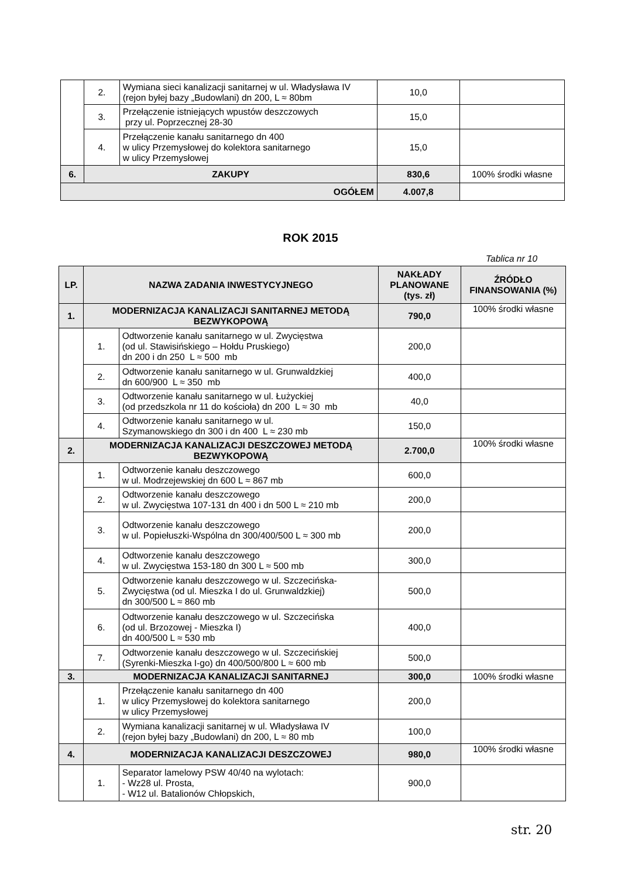| | 2. | Wymiana sieci kanalizacji sanitarnej w ul. Władysława IV (rejon byłej bazy „Budowlani) dn 200, L ≈ 80bm | 10,0 | |
| | 3. | Przełączenie istniejących wpustów deszczowych przy ul. Poprzecznej 28-30 | 15,0 | |
| | 4. | Przełączenie kanału sanitarnego dn 400 w ulicy Przemysłowej do kolektora sanitarnego w ulicy Przemysłowej | 15,0 | |
| 6. | ZAKUPY | | 830,6 | 100% środki własne |
| OGÓŁEM | | | 4.007,8 | |
ROK 2015
Tablica nr 10
| LP. | NAZWA ZADANIA INWESTYCYJNEGO | | NAKŁADY PLANOWANE (tys. zł) | ŹRÓDŁO FINANSOWANIA (%) |
| --- | --- | --- | --- | --- |
| 1. | MODERNIZACJA KANALIZACJI SANITARNEJ METODĄ BEZWYKOPOWĄ | | 790,0 | 100% środki własne |
| | 1. | Odtworzenie kanału sanitarnego w ul. Zwycięstwa (od ul. Stawisińskiego – Hołdu Pruskiego) dn 200 i dn 250 L ≈ 500 mb | 200,0 | |
| | 2. | Odtworzenie kanału sanitarnego w ul. Grunwaldzkiej dn 600/900 L ≈ 350 mb | 400,0 | |
| | 3. | Odtworzenie kanału sanitarnego w ul. Łużyckiej (od przedszkola nr 11 do kościoła) dn 200 L ≈ 30 mb | 40,0 | |
| | 4. | Odtworzenie kanału sanitarnego w ul. Szymanowskiego dn 300 i dn 400 L ≈ 230 mb | 150,0 | |
| 2. | MODERNIZACJA KANALIZACJI DESZCZOWEJ METODĄ BEZWYKOPOWĄ | | 2.700,0 | 100% środki własne |
| | 1. | Odtworzenie kanału deszczowego w ul. Modrzejewskiej dn 600 L ≈ 867 mb | 600,0 | |
| | 2. | Odtworzenie kanału deszczowego w ul. Zwycięstwa 107-131 dn 400 i dn 500 L ≈ 210 mb | 200,0 | |
| | 3. | Odtworzenie kanału deszczowego w ul. Popiełuszki-Wspólna dn 300/400/500 L ≈ 300 mb | 200,0 | |
| | 4. | Odtworzenie kanału deszczowego w ul. Zwycięstwa 153-180 dn 300 L ≈ 500 mb | 300,0 | |
| | 5. | Odtworzenie kanału deszczowego w ul. Szczecińska-Zwycięstwa (od ul. Mieszka I do ul. Grunwaldzkiej) dn 300/500 L ≈ 860 mb | 500,0 | |
| | 6. | Odtworzenie kanału deszczowego w ul. Szczecińska (od ul. Brzozowej - Mieszka I) dn 400/500 L ≈ 530 mb | 400,0 | |
| | 7. | Odtworzenie kanału deszczowego w ul. Szczecińskiej (Syrenki-Mieszka I-go) dn 400/500/800 L ≈ 600 mb | 500,0 | |
| 3. | MODERNIZACJA KANALIZACJI SANITARNEJ | | 300,0 | 100% środki własne |
| | 1. | Przełączenie kanału sanitarnego dn 400 w ulicy Przemysłowej do kolektora sanitarnego w ulicy Przemysłowej | 200,0 | |
| | 2. | Wymiana kanalizacji sanitarnej w ul. Władysława IV (rejon byłej bazy „Budowlani) dn 200, L ≈ 80 mb | 100,0 | |
| 4. | MODERNIZACJA KANALIZACJI DESZCZOWEJ | | 980,0 | 100% środki własne |
| | 1. | Separator lamelowy PSW 40/40 na wylotach: - Wz28 ul. Prosta, - W12 ul. Batalionów Chłopskich, | 900,0 | |
str. 20